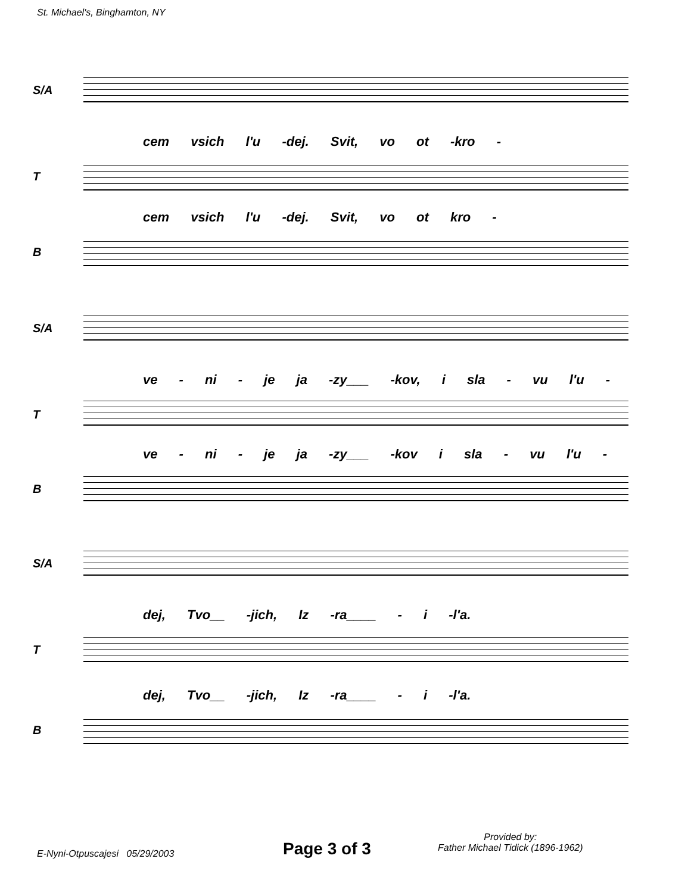St. Michael's, Binghamton, NY
S/A
cem vsich l'u -dej. Svit, vo ot -kro -
T
cem vsich l'u -dej. Svit, vo ot kro -
B
S/A
ve - ni - je ja -zy___ -kov, i sla - vu l'u -
T
ve - ni - je ja -zy___ -kov i sla - vu l'u -
B
S/A
dej, Tvo__ -jich, Iz -ra____ - i -l'a.
T
dej, Tvo__ -jich, Iz -ra____ - i -l'a.
B
E-Nyni-Otpuscajesi 05/29/2003
Page 3 of 3
Provided by:
Father Michael Tidick (1896-1962)